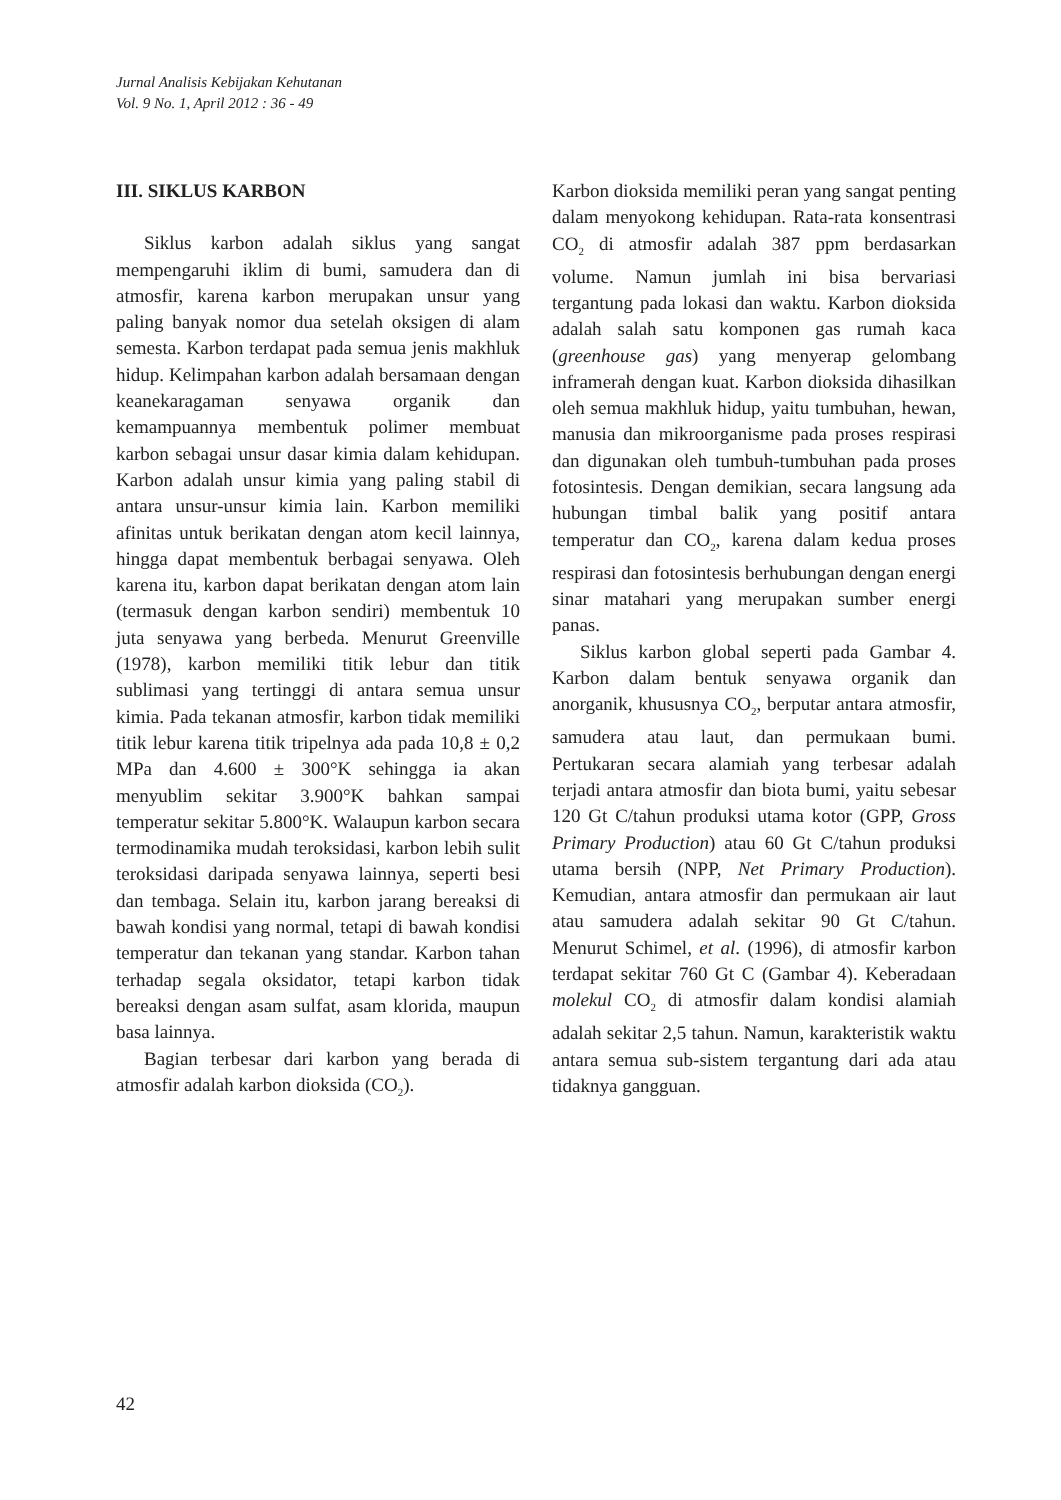Jurnal Analisis Kebijakan Kehutanan
Vol. 9 No. 1, April 2012 : 36 - 49
III. SIKLUS KARBON
Siklus karbon adalah siklus yang sangat mempengaruhi iklim di bumi, samudera dan di atmosfir, karena karbon merupakan unsur yang paling banyak nomor dua setelah oksigen di alam semesta. Karbon terdapat pada semua jenis makhluk hidup. Kelimpahan karbon adalah bersamaan dengan keanekaragaman senyawa organik dan kemampuannya membentuk polimer membuat karbon sebagai unsur dasar kimia dalam kehidupan. Karbon adalah unsur kimia yang paling stabil di antara unsur-unsur kimia lain. Karbon memiliki afinitas untuk berikatan dengan atom kecil lainnya, hingga dapat membentuk berbagai senyawa. Oleh karena itu, karbon dapat berikatan dengan atom lain (termasuk dengan karbon sendiri) membentuk 10 juta senyawa yang berbeda. Menurut Greenville (1978), karbon memiliki titik lebur dan titik sublimasi yang tertinggi di antara semua unsur kimia. Pada tekanan atmosfir, karbon tidak memiliki titik lebur karena titik tripelnya ada pada 10,8 ± 0,2 MPa dan 4.600 ± 300°K sehingga ia akan menyublim sekitar 3.900°K bahkan sampai temperatur sekitar 5.800°K. Walaupun karbon secara termodinamika mudah teroksidasi, karbon lebih sulit teroksidasi daripada senyawa lainnya, seperti besi dan tembaga. Selain itu, karbon jarang bereaksi di bawah kondisi yang normal, tetapi di bawah kondisi temperatur dan tekanan yang standar. Karbon tahan terhadap segala oksidator, tetapi karbon tidak bereaksi dengan asam sulfat, asam klorida, maupun basa lainnya.
Bagian terbesar dari karbon yang berada di atmosfir adalah karbon dioksida (CO<sub>2</sub>).
Karbon dioksida memiliki peran yang sangat penting dalam menyokong kehidupan. Rata-rata konsentrasi CO<sub>2</sub> di atmosfir adalah 387 ppm berdasarkan volume. Namun jumlah ini bisa bervariasi tergantung pada lokasi dan waktu. Karbon dioksida adalah salah satu komponen gas rumah kaca (greenhouse gas) yang menyerap gelombang inframerah dengan kuat. Karbon dioksida dihasilkan oleh semua makhluk hidup, yaitu tumbuhan, hewan, manusia dan mikroorganisme pada proses respirasi dan digunakan oleh tumbuh-tumbuhan pada proses fotosintesis. Dengan demikian, secara langsung ada hubungan timbal balik yang positif antara temperatur dan CO<sub>2</sub>, karena dalam kedua proses respirasi dan fotosintesis berhubungan dengan energi sinar matahari yang merupakan sumber energi panas.
Siklus karbon global seperti pada Gambar 4. Karbon dalam bentuk senyawa organik dan anorganik, khususnya CO<sub>2</sub>, berputar antara atmosfir, samudera atau laut, dan permukaan bumi. Pertukaran secara alamiah yang terbesar adalah terjadi antara atmosfir dan biota bumi, yaitu sebesar 120 Gt C/tahun produksi utama kotor (GPP, Gross Primary Production) atau 60 Gt C/tahun produksi utama bersih (NPP, Net Primary Production). Kemudian, antara atmosfir dan permukaan air laut atau samudera adalah sekitar 90 Gt C/tahun. Menurut Schimel, et al. (1996), di atmosfir karbon terdapat sekitar 760 Gt C (Gambar 4). Keberadaan molekul CO<sub>2</sub> di atmosfir dalam kondisi alamiah adalah sekitar 2,5 tahun. Namun, karakteristik waktu antara semua sub-sistem tergantung dari ada atau tidaknya gangguan.
42